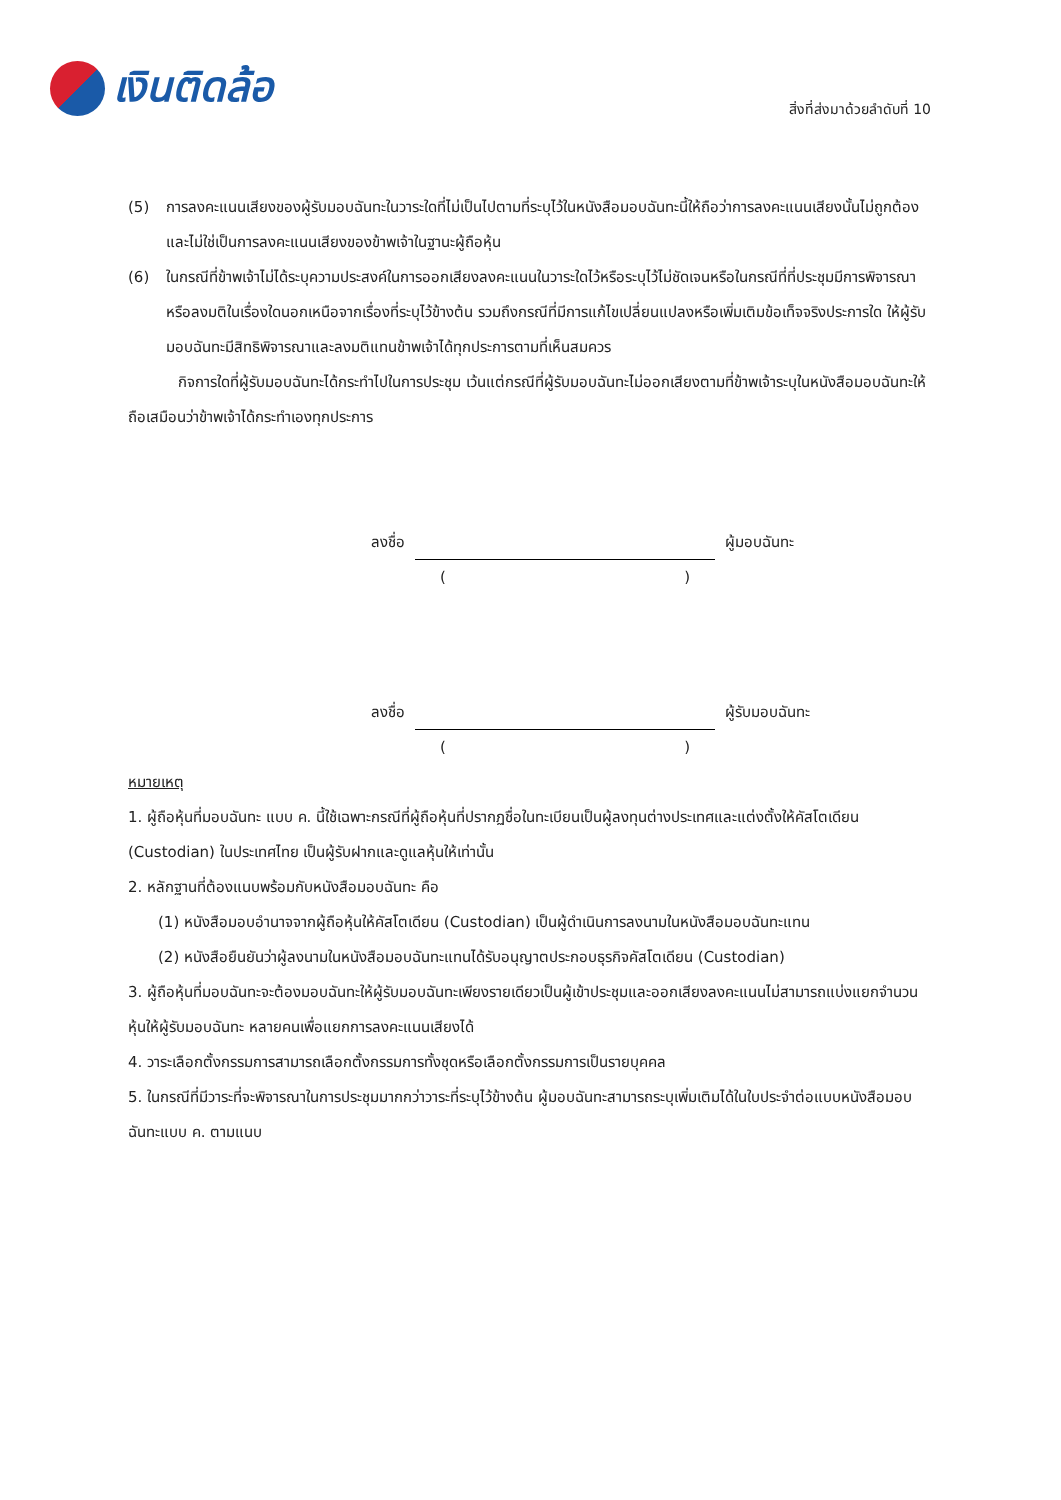เงินติดล้อ
สิ่งที่ส่งมาด้วยลำดับที่ 10
(5) การลงคะแนนเสียงของผู้รับมอบฉันทะในวาระใดที่ไม่เป็นไปตามที่ระบุไว้ในหนังสือมอบฉันทะนี้ให้ถือว่าการลงคะแนนเสียงนั้นไม่ถูกต้องและไม่ใช่เป็นการลงคะแนนเสียงของข้าพเจ้าในฐานะผู้ถือหุ้น
(6) ในกรณีที่ข้าพเจ้าไม่ได้ระบุความประสงค์ในการออกเสียงลงคะแนนในวาระใดไว้หรือระบุไว้ไม่ชัดเจนหรือในกรณีที่ที่ประชุมมีการพิจารณาหรือลงมติในเรื่องใดนอกเหนือจากเรื่องที่ระบุไว้ข้างต้น รวมถึงกรณีที่มีการแก้ไขเปลี่ยนแปลงหรือเพิ่มเติมข้อเท็จจริงประการใด ให้ผู้รับมอบฉันทะมีสิทธิพิจารณาและลงมติแทนข้าพเจ้าได้ทุกประการตามที่เห็นสมควร
กิจการใดที่ผู้รับมอบฉันทะได้กระทำไปในการประชุม เว้นแต่กรณีที่ผู้รับมอบฉันทะไม่ออกเสียงตามที่ข้าพเจ้าระบุในหนังสือมอบฉันทะให้ถือเสมือนว่าข้าพเจ้าได้กระทำเองทุกประการ
ลงชื่อ
ผู้มอบฉันทะ
()
ลงชื่อ
ผู้รับมอบฉันทะ
()
หมายเหตุ
1. ผู้ถือหุ้นที่มอบฉันทะ แบบ ค. นี้ใช้เฉพาะกรณีที่ผู้ถือหุ้นที่ปรากฏชื่อในทะเบียนเป็นผู้ลงทุนต่างประเทศและแต่งตั้งให้คัสโตเดียน (Custodian) ในประเทศไทย เป็นผู้รับฝากและดูแลหุ้นให้เท่านั้น
2. หลักฐานที่ต้องแนบพร้อมกับหนังสือมอบฉันทะ คือ
(1) หนังสือมอบอำนาจจากผู้ถือหุ้นให้คัสโตเดียน (Custodian) เป็นผู้ดำเนินการลงนามในหนังสือมอบฉันทะแทน
(2) หนังสือยืนยันว่าผู้ลงนามในหนังสือมอบฉันทะแทนได้รับอนุญาตประกอบธุรกิจคัสโตเดียน (Custodian)
3. ผู้ถือหุ้นที่มอบฉันทะจะต้องมอบฉันทะให้ผู้รับมอบฉันทะเพียงรายเดียวเป็นผู้เข้าประชุมและออกเสียงลงคะแนนไม่สามารถแบ่งแยกจำนวนหุ้นให้ผู้รับมอบฉันทะ หลายคนเพื่อแยกการลงคะแนนเสียงได้
4. วาระเลือกตั้งกรรมการสามารถเลือกตั้งกรรมการทั้งชุดหรือเลือกตั้งกรรมการเป็นรายบุคคล
5. ในกรณีที่มีวาระที่จะพิจารณาในการประชุมมากกว่าวาระที่ระบุไว้ข้างต้น ผู้มอบฉันทะสามารถระบุเพิ่มเติมได้ในใบประจำต่อแบบหนังสือมอบฉันทะแบบ ค. ตามแนบ